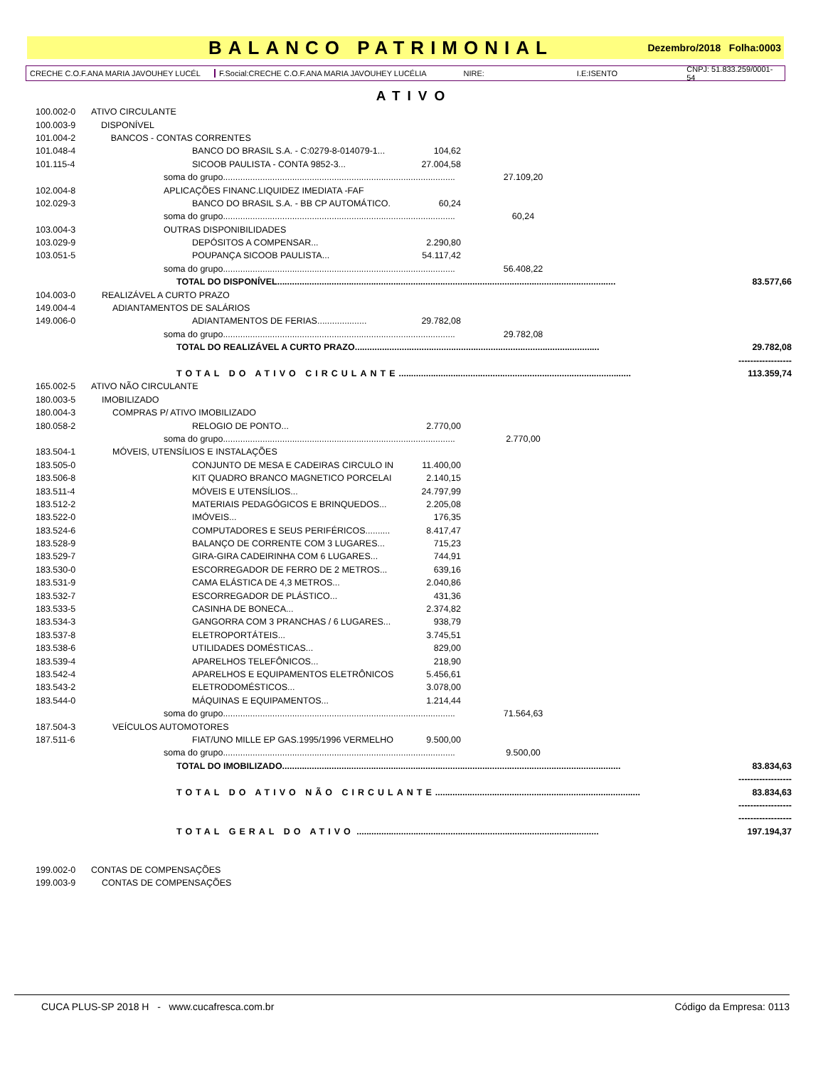BALANCO PATRIMONIAL
Dezembro/2018 Folha:0003
CRECHE C.O.F.ANA MARIA JAVOUHEY LUCÉL F.Social:CRECHE C.O.F.ANA MARIA JAVOUHEY LUCÉLIA NIRE: I.E:ISENTO CNPJ: 51.833.259/0001-54
ATIVO
| 100.002-0 | ATIVO CIRCULANTE | | | | |
| 100.003-9 | DISPONÍVEL | | | | |
| 101.004-2 | BANCOS - CONTAS CORRENTES | | | | |
| 101.048-4 | BANCO DO BRASIL S.A. - C:0279-8-014079-1... | 104,62 | | | |
| 101.115-4 | SICOOB PAULISTA - CONTA 9852-3... | 27.004,58 | | | |
| | soma do grupo.............................................................................................. | | 27.109,20 | | |
| 102.004-8 | APLICAÇÕES FINANC.LIQUIDEZ IMEDIATA -FAF | | | | |
| 102.029-3 | BANCO DO BRASIL S.A. - BB CP AUTOMÁTICO. | 60,24 | | | |
| | soma do grupo.............................................................................................. | | 60,24 | | |
| 103.004-3 | OUTRAS DISPONIBILIDADES | | | | |
| 103.029-9 | DEPÓSITOS A COMPENSAR... | 2.290,80 | | | |
| 103.051-5 | POUPANÇA SICOOB PAULISTA... | 54.117,42 | | | |
| | soma do grupo.............................................................................................. | | 56.408,22 | | |
| | TOTAL DO DISPONÍVEL......................................................................................................................................... | | | | 83.577,66 |
| 104.003-0 | REALIZÁVEL A CURTO PRAZO | | | | |
| 149.004-4 | ADIANTAMENTOS DE SALÁRIOS | | | | |
| 149.006-0 | ADIANTAMENTOS DE FERIAS.................... | 29.782,08 | | | |
| | soma do grupo.............................................................................................. | | 29.782,08 | | |
| | TOTAL DO REALIZÁVEL A CURTO PRAZO................................................................................................... | | | | 29.782,08 |
| | | | | | ------------------ |
| | TOTAL DO ATIVO CIRCULANTE .............................................................................................. | | | | 113.359,74 |
| 165.002-5 | ATIVO NÃO CIRCULANTE | | | | |
| 180.003-5 | IMOBILIZADO | | | | |
| 180.004-3 | COMPRAS P/ ATIVO IMOBILIZADO | | | | |
| 180.058-2 | RELOGIO DE PONTO... | 2.770,00 | | | |
| | soma do grupo.............................................................................................. | | 2.770,00 | | |
| 183.504-1 | MÓVEIS, UTENSÍLIOS E INSTALAÇÕES | | | | |
| 183.505-0 | CONJUNTO DE MESA E CADEIRAS CIRCULO IN | 11.400,00 | | | |
| 183.506-8 | KIT QUADRO BRANCO MAGNETICO PORCELAI | 2.140,15 | | | |
| 183.511-4 | MÓVEIS E UTENSÍLIOS... | 24.797,99 | | | |
| 183.512-2 | MATERIAIS PEDAGÓGICOS E BRINQUEDOS... | 2.205,08 | | | |
| 183.522-0 | IMÓVEIS... | 176,35 | | | |
| 183.524-6 | COMPUTADORES E SEUS PERIFÉRICOS.......... | 8.417,47 | | | |
| 183.528-9 | BALANÇO DE CORRENTE COM 3 LUGARES... | 715,23 | | | |
| 183.529-7 | GIRA-GIRA CADEIRINHA COM 6 LUGARES... | 744,91 | | | |
| 183.530-0 | ESCORREGADOR DE FERRO DE 2 METROS... | 639,16 | | | |
| 183.531-9 | CAMA ELÁSTICA DE 4,3 METROS... | 2.040,86 | | | |
| 183.532-7 | ESCORREGADOR DE PLÁSTICO... | 431,36 | | | |
| 183.533-5 | CASINHA DE BONECA... | 2.374,82 | | | |
| 183.534-3 | GANGORRA COM 3 PRANCHAS / 6 LUGARES... | 938,79 | | | |
| 183.537-8 | ELETROPORTÁTEIS... | 3.745,51 | | | |
| 183.538-6 | UTILIDADES DOMÉSTICAS... | 829,00 | | | |
| 183.539-4 | APARELHOS TELEFÔNICOS... | 218,90 | | | |
| 183.542-4 | APARELHOS E EQUIPAMENTOS ELETRÔNICOS | 5.456,61 | | | |
| 183.543-2 | ELETRODOMÉSTICOS... | 3.078,00 | | | |
| 183.544-0 | MÁQUINAS E EQUIPAMENTOS... | 1.214,44 | | | |
| | soma do grupo.............................................................................................. | | 71.564,63 | | |
| 187.504-3 | VEÍCULOS AUTOMOTORES | | | | |
| 187.511-6 | FIAT/UNO MILLE EP GAS.1995/1996 VERMELHO | 9.500,00 | | | |
| | soma do grupo.............................................................................................. | | 9.500,00 | | |
| | TOTAL DO IMOBILIZADO......................................................................................................................................... | | | | 83.834,63 |
| | | | | | ------------------ |
| | TOTAL DO ATIVO NÃO CIRCULANTE ................................................................................... | | | | 83.834,63 |
| | | | | | ------------------ |
| | | | | | ------------------ |
| | TOTAL GERAL DO ATIVO .................................................................................................. | | | | 197.194,37 |
| 199.002-0 | CONTAS DE COMPENSAÇÕES | | | | |
| 199.003-9 | CONTAS DE COMPENSAÇÕES | | | | |
CUCA PLUS-SP 2018 H - www.cucafresca.com.br Código da Empresa: 0113